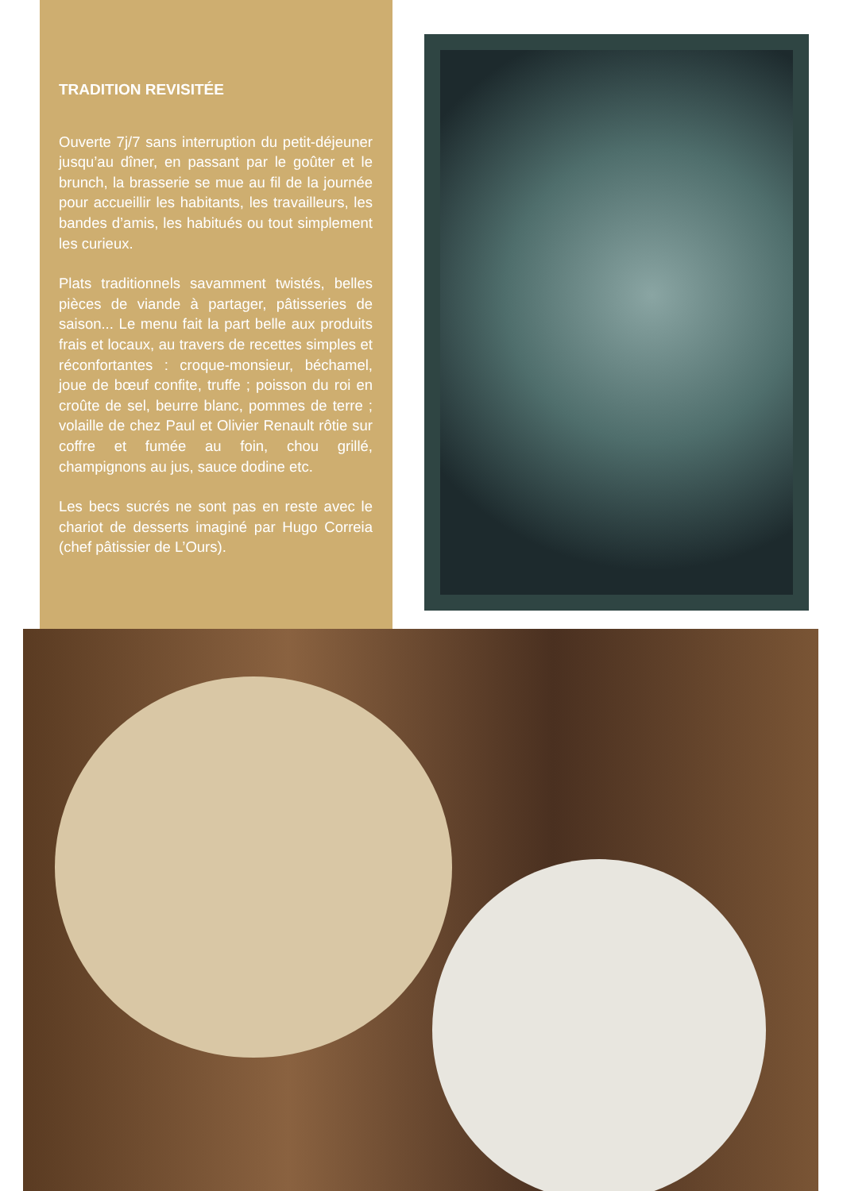TRADITION REVISITÉE
Ouverte 7j/7 sans interruption du petit-déjeuner jusqu’au dîner, en passant par le goûter et le brunch, la brasserie se mue au fil de la journée pour accueillir les habitants, les travailleurs, les bandes d’amis, les habitués ou tout simplement les curieux.
Plats traditionnels savamment twistés, belles pièces de viande à partager, pâtisseries de saison... Le menu fait la part belle aux produits frais et locaux, au travers de recettes simples et réconfortantes : croque-monsieur, béchamel, joue de bœuf confite, truffe ; poisson du roi en croûte de sel, beurre blanc, pommes de terre ; volaille de chez Paul et Olivier Renault rôtie sur coffre et fumée au foin, chou grillé, champignons au jus, sauce dodine etc.
Les becs sucrés ne sont pas en reste avec le chariot de desserts imaginé par Hugo Correia (chef pâtissier de L’Ours).